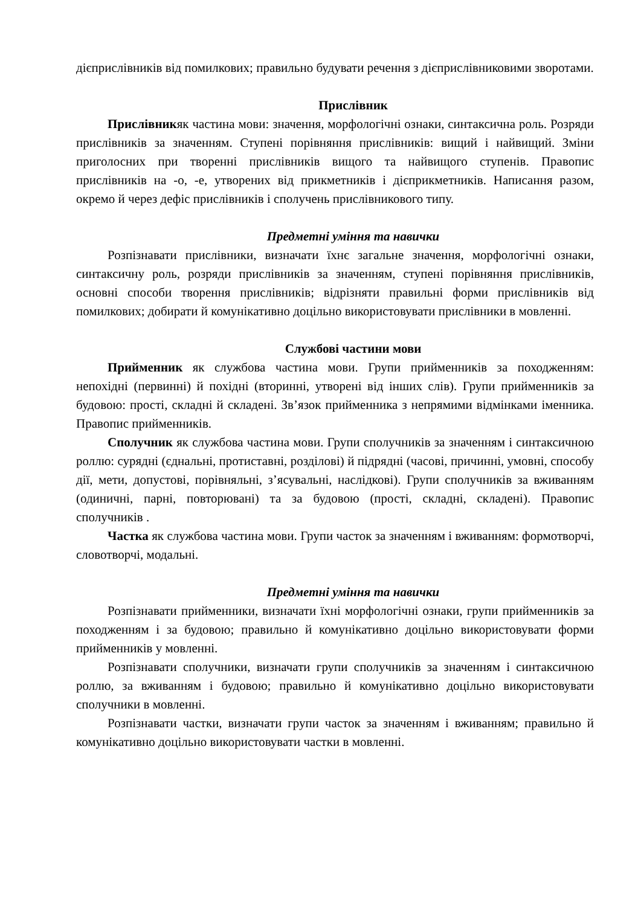дієприслівників від помилкових; правильно будувати речення з дієприслівниковими зворотами.
Прислівник
Прислівникяк частина мови: значення, морфологічні ознаки, синтаксична роль. Розряди прислівників за значенням. Ступені порівняння прислівників: вищий і найвищий. Зміни приголосних при творенні прислівників вищого та найвищого ступенів. Правопис прислівників на -о, -е, утворених від прикметників і дієприкметників. Написання разом, окремо й через дефіс прислівників і сполучень прислівникового типу.
Предметні уміння та навички
Розпізнавати прислівники, визначати їхнє загальне значення, морфологічні ознаки, синтаксичну роль, розряди прислівників за значенням, ступені порівняння прислівників, основні способи творення прислівників; відрізняти правильні форми прислівників від помилкових; добирати й комунікативно доцільно використовувати прислівники в мовленні.
Службові частини мови
Прийменник як службова частина мови. Групи прийменників за походженням: непохідні (первинні) й похідні (вторинні, утворені від інших слів). Групи прийменників за будовою: прості, складні й складені. Зв’язок прийменника з непрямими відмінками іменника. Правопис прийменників.
Сполучник як службова частина мови. Групи сполучників за значенням і синтаксичною роллю: сурядні (єднальні, протиставні, розділові) й підрядні (часові, причинні, умовні, способу дії, мети, допустові, порівняльні, з’ясувальні, наслідкові). Групи сполучників за вживанням (одиничні, парні, повторювані) та за будовою (прості, складні, складені). Правопис сполучників .
Частка як службова частина мови. Групи часток за значенням і вживанням: формотворчі, словотворчі, модальні.
Предметні уміння та навички
Розпізнавати прийменники, визначати їхні морфологічні ознаки, групи прийменників за походженням і за будовою; правильно й комунікативно доцільно використовувати форми прийменників у мовленні.
Розпізнавати сполучники, визначати групи сполучників за значенням і синтаксичною роллю, за вживанням і будовою; правильно й комунікативно доцільно використовувати сполучники в мовленні.
Розпізнавати частки, визначати групи часток за значенням і вживанням; правильно й комунікативно доцільно використовувати частки в мовленні.